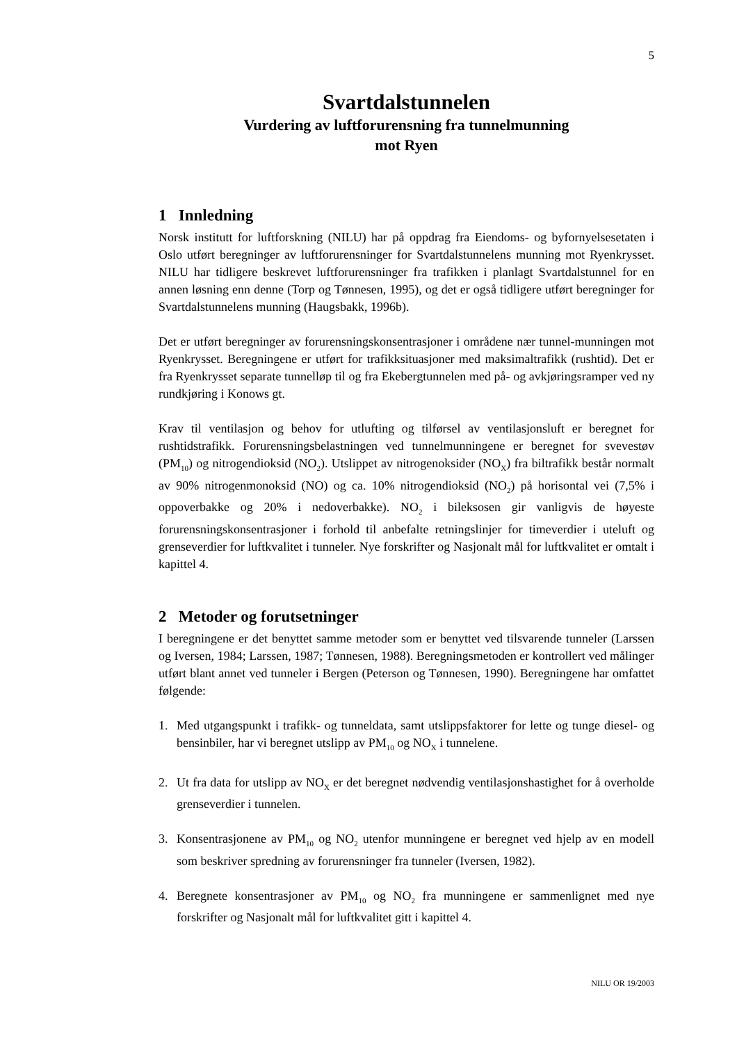5
Svartdalstunnelen
Vurdering av luftforurensning fra tunnelmunning
mot Ryen
1 Innledning
Norsk institutt for luftforskning (NILU) har på oppdrag fra Eiendoms- og byfornyelsesetaten i Oslo utført beregninger av luftforurensninger for Svartdalstunnelens munning mot Ryenkrysset. NILU har tidligere beskrevet luftforurensninger fra trafikken i planlagt Svartdalstunnel for en annen løsning enn denne (Torp og Tønnesen, 1995), og det er også tidligere utført beregninger for Svartdalstunnelens munning (Haugsbakk, 1996b).
Det er utført beregninger av forurensningskonsentrasjoner i områdene nær tunnel-munningen mot Ryenkrysset. Beregningene er utført for trafikksituasjoner med maksimaltrafikk (rushtid). Det er fra Ryenkrysset separate tunnelløp til og fra Ekebergtunnelen med på- og avkjøringsramper ved ny rundkjøring i Konows gt.
Krav til ventilasjon og behov for utlufting og tilførsel av ventilasjonsluft er beregnet for rushtidstrafikk. Forurensningsbelastningen ved tunnelmunningene er beregnet for svevestøv (PM<sub>10</sub>) og nitrogendioksid (NO<sub>2</sub>). Utslippet av nitrogenoksider (NO<sub>X</sub>) fra biltrafikk består normalt av 90% nitrogenmonoksid (NO) og ca. 10% nitrogendioksid (NO<sub>2</sub>) på horisontal vei (7,5% i oppoverbakke og 20% i nedoverbakke). NO<sub>2</sub> i bileksosen gir vanligvis de høyeste forurensningskonsentrasjoner i forhold til anbefalte retningslinjer for timeverdier i uteluft og grenseverdier for luftkvalitet i tunneler. Nye forskrifter og Nasjonalt mål for luftkvalitet er omtalt i kapittel 4.
2 Metoder og forutsetninger
I beregningene er det benyttet samme metoder som er benyttet ved tilsvarende tunneler (Larssen og Iversen, 1984; Larssen, 1987; Tønnesen, 1988). Beregningsmetoden er kontrollert ved målinger utført blant annet ved tunneler i Bergen (Peterson og Tønnesen, 1990). Beregningene har omfattet følgende:
1. Med utgangspunkt i trafikk- og tunneldata, samt utslippsfaktorer for lette og tunge diesel- og bensinbiler, har vi beregnet utslipp av PM<sub>10</sub> og NO<sub>X</sub> i tunnelene.
2. Ut fra data for utslipp av NO<sub>X</sub> er det beregnet nødvendig ventilasjonshastighet for å overholde grenseverdier i tunnelen.
3. Konsentrasjonene av PM<sub>10</sub> og NO<sub>2</sub> utenfor munningene er beregnet ved hjelp av en modell som beskriver spredning av forurensninger fra tunneler (Iversen, 1982).
4. Beregnete konsentrasjoner av PM<sub>10</sub> og NO<sub>2</sub> fra munningene er sammenlignet med nye forskrifter og Nasjonalt mål for luftkvalitet gitt i kapittel 4.
NILU OR 19/2003